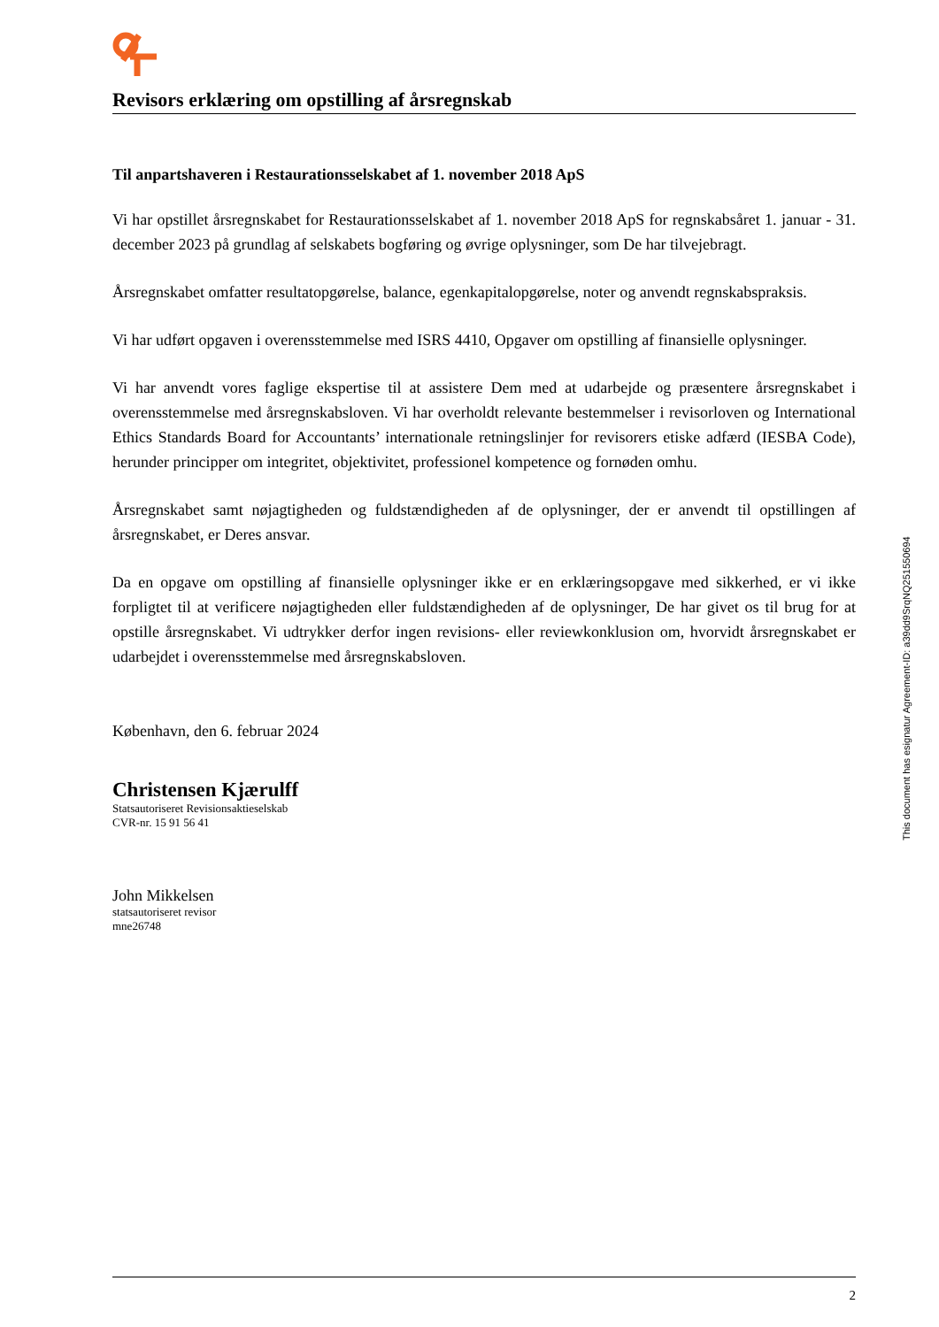Revisors erklæring om opstilling af årsregnskab
Til anpartshaveren i Restaurationsselskabet af 1. november 2018 ApS
Vi har opstillet årsregnskabet for Restaurationsselskabet af 1. november 2018 ApS for regnskabsåret 1. januar - 31. december 2023 på grundlag af selskabets bogføring og øvrige oplysninger, som De har til­vejebragt.
Årsregnskabet omfatter resultatopgørelse, balance, egenkapitalopgørelse, noter og anvendt regnskabs­praksis.
Vi har udført opgaven i overensstemmelse med ISRS 4410, Opgaver om opstilling af finansielle oplys­ninger.
Vi har anvendt vores faglige ekspertise til at assistere Dem med at udarbejde og præsentere årsregnskabet i overensstemmelse med årsregnskabsloven. Vi har overholdt relevante bestemmelser i revisorloven og International Ethics Standards Board for Accountants’ internationale retningslinjer for revisorers etiske adfærd (IESBA Code), herunder principper om integritet, objektivitet, professionel kompetence og fornø­den omhu.
Årsregnskabet samt nøjagtigheden og fuldstændigheden af de oplysninger, der er anvendt til opstillingen af årsregnskabet, er Deres ansvar.
Da en opgave om opstilling af finansielle oplysninger ikke er en erklæringsopgave med sikkerhed, er vi ikke forpligtet til at verificere nøjagtigheden eller fuldstændigheden af de oplysninger, De har givet os til brug for at opstille årsregnskabet. Vi udtrykker derfor ingen revisions- eller reviewkonklusion om, hvor­vidt årsregnskabet er udarbejdet i overensstemmelse med årsregnskabsloven.
København, den 6. februar 2024
Christensen Kjærulff
Statsautoriseret Revisionsaktieselskab
CVR-nr. 15 91 56 41
John Mikkelsen
statsautoriseret revisor
mne26748
This document has esignatur Agreement-ID: a39dd9SrqNQ251550694
2